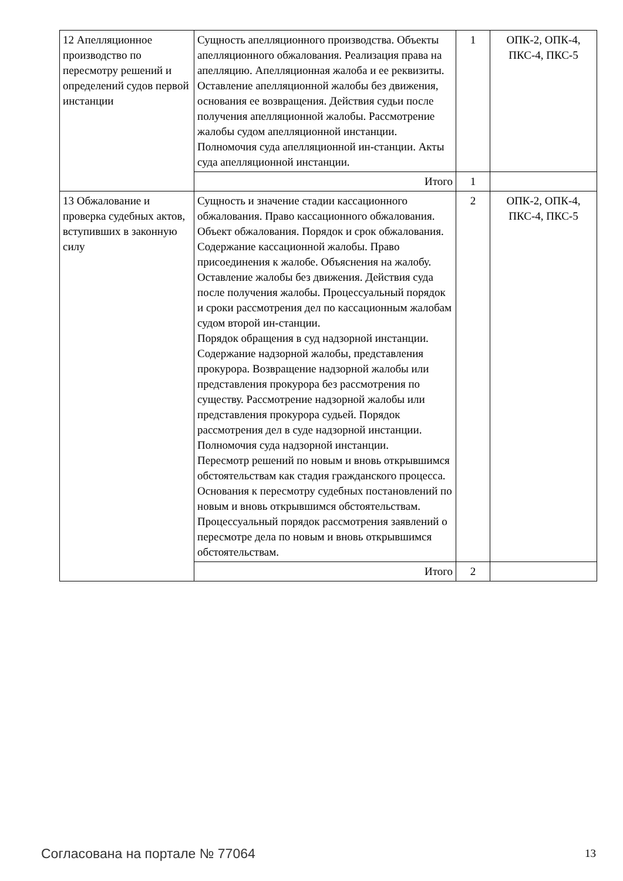| 12 Апелляционное производство по пересмотру решений и определений судов первой инстанции | Сущность апелляционного производства. Объекты апелляционного обжалования. Реализация права на апелляцию. Апелляционная жалоба и ее реквизиты. Оставление апелляционной жалобы без движения, основания ее возвращения. Действия судьи после получения апелляционной жалобы. Рассмотрение жалобы судом апелляционной инстанции. Полномочия суда апелляционной ин-станции. Акты суда апелляционной инстанции. | 1 | ОПК-2, ОПК-4, ПКС-4, ПКС-5 |
| | Итого | 1 | |
| 13 Обжалование и проверка судебных актов, вступивших в законную силу | Сущность и значение стадии кассационного обжалования. Право кассационного обжалования. Объект обжалования. Порядок и срок обжалования. Содержание кассационной жалобы. Право присоединения к жалобе. Объяснения на жалобу. Оставление жалобы без движения. Действия суда после получения жалобы. Процессуальный порядок и сроки рассмотрения дел по кассационным жалобам судом второй ин-станции. Порядок обращения в суд надзорной инстанции. Содержание надзорной жалобы, представления прокурора. Возвращение надзорной жалобы или представления прокурора без рассмотрения по существу. Рассмотрение надзорной жалобы или представления прокурора судьей. Порядок рассмотрения дел в суде надзорной инстанции. Полномочия суда надзорной инстанции. Пересмотр решений по новым и вновь открывшимся обстоятельствам как стадия гражданского процесса. Основания к пересмотру судебных постановлений по новым и вновь открывшимся обстоятельствам. Процессуальный порядок рассмотрения заявлений о пересмотре дела по новым и вновь открывшимся обстоятельствам. | 2 | ОПК-2, ОПК-4, ПКС-4, ПКС-5 |
| | Итого | 2 | |
Согласована на портале № 77064 13